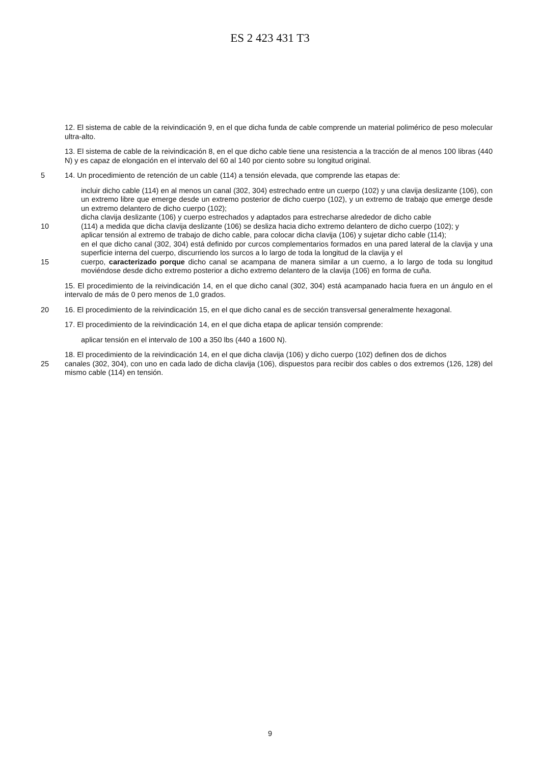ES 2 423 431 T3
12. El sistema de cable de la reivindicación 9, en el que dicha funda de cable comprende un material polimérico de peso molecular ultra-alto.
13. El sistema de cable de la reivindicación 8, en el que dicho cable tiene una resistencia a la tracción de al menos 100 libras (440 N) y es capaz de elongación en el intervalo del 60 al 140 por ciento sobre su longitud original.
5 14. Un procedimiento de retención de un cable (114) a tensión elevada, que comprende las etapas de:
incluir dicho cable (114) en al menos un canal (302, 304) estrechado entre un cuerpo (102) y una clavija deslizante (106), con un extremo libre que emerge desde un extremo posterior de dicho cuerpo (102), y un extremo de trabajo que emerge desde un extremo delantero de dicho cuerpo (102);
dicha clavija deslizante (106) y cuerpo estrechados y adaptados para estrecharse alrededor de dicho cable
10 (114) a medida que dicha clavija deslizante (106) se desliza hacia dicho extremo delantero de dicho cuerpo (102); y
aplicar tensión al extremo de trabajo de dicho cable, para colocar dicha clavija (106) y sujetar dicho cable (114);
en el que dicho canal (302, 304) está definido por curcos complementarios formados en una pared lateral de la clavija y una superficie interna del cuerpo, discurriendo los surcos a lo largo de toda la longitud de la clavija y el
15 cuerpo, caracterizado porque dicho canal se acampana de manera similar a un cuerno, a lo largo de toda su longitud moviéndose desde dicho extremo posterior a dicho extremo delantero de la clavija (106) en forma de cuña.
15. El procedimiento de la reivindicación 14, en el que dicho canal (302, 304) está acampanado hacia fuera en un ángulo en el intervalo de más de 0 pero menos de 1,0 grados.
20 16. El procedimiento de la reivindicación 15, en el que dicho canal es de sección transversal generalmente hexagonal.
17. El procedimiento de la reivindicación 14, en el que dicha etapa de aplicar tensión comprende:
aplicar tensión en el intervalo de 100 a 350 lbs (440 a 1600 N).
18. El procedimiento de la reivindicación 14, en el que dicha clavija (106) y dicho cuerpo (102) definen dos de dichos
25 canales (302, 304), con uno en cada lado de dicha clavija (106), dispuestos para recibir dos cables o dos extremos (126, 128) del mismo cable (114) en tensión.
9